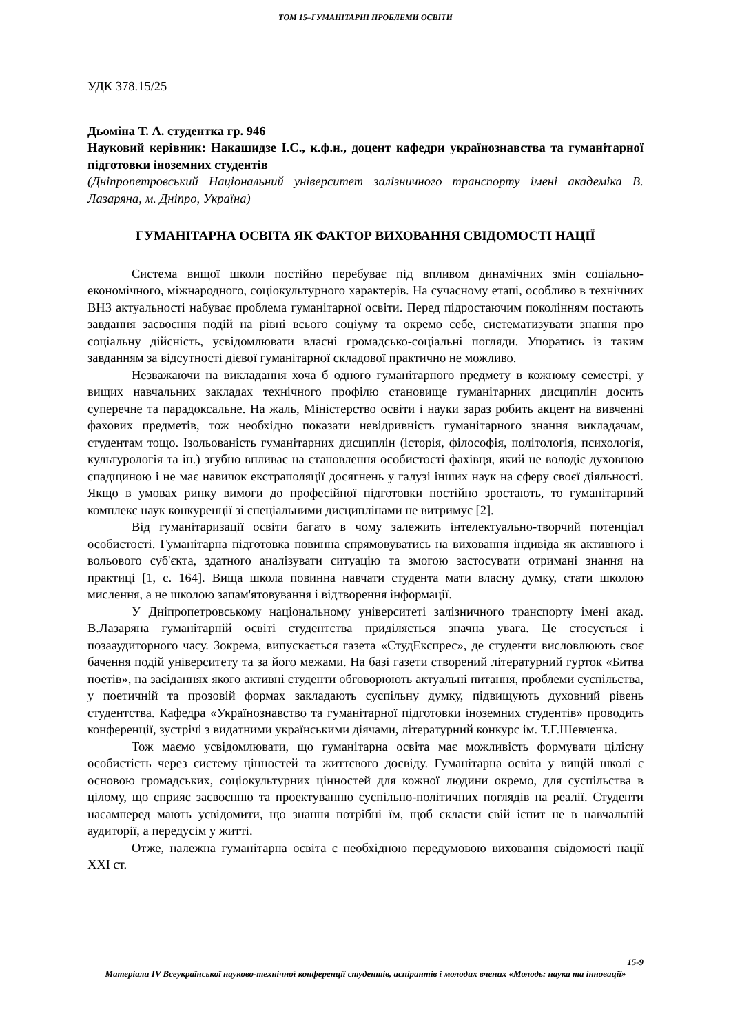ТОМ 15–ГУМАНІТАРНІ ПРОБЛЕМИ ОСВІТИ
УДК 378.15/25
Дьоміна Т. А. студентка гр. 946
Науковий керівник: Накашидзе І.С., к.ф.н., доцент кафедри українознавства та гуманітарної підготовки іноземних студентів
(Дніпропетровський Національний університет залізничного транспорту імені академіка В. Лазаряна, м. Дніпро, Україна)
ГУМАНІТАРНА ОСВІТА ЯК ФАКТОР ВИХОВАННЯ СВІДОМОСТІ НАЦІЇ
Система вищої школи постійно перебуває під впливом динамічних змін соціально-економічного, міжнародного, соціокультурного характерів. На сучасному етапі, особливо в технічних ВНЗ актуальності набуває проблема гуманітарної освіти. Перед підростаючим поколінням постають завдання засвоєння подій на рівні всього соціуму та окремо себе, систематизувати знання про соціальну дійсність, усвідомлювати власні громадсько-соціальні погляди. Упоратись із таким завданням за відсутності дієвої гуманітарної складової практично не можливо.
Незважаючи на викладання хоча б одного гуманітарного предмету в кожному семестрі, у вищих навчальних закладах технічного профілю становище гуманітарних дисциплін досить суперечне та парадоксальне. На жаль, Міністерство освіти і науки зараз робить акцент на вивченні фахових предметів, тож необхідно показати невідривність гуманітарного знання викладачам, студентам тощо. Ізольованість гуманітарних дисциплін (історія, філософія, політологія, психологія, культурологія та ін.) згубно впливає на становлення особистості фахівця, який не володіє духовною спадщиною і не має навичок екстраполяції досягнень у галузі інших наук на сферу своєї діяльності. Якщо в умовах ринку вимоги до професійної підготовки постійно зростають, то гуманітарний комплекс наук конкуренції зі спеціальними дисциплінами не витримує [2].
Від гуманітаризації освіти багато в чому залежить інтелектуально-творчий потенціал особистості. Гуманітарна підготовка повинна спрямовуватись на виховання індивіда як активного і вольового суб'єкта, здатного аналізувати ситуацію та змогою застосувати отримані знання на практиці [1, с. 164]. Вища школа повинна навчати студента мати власну думку, стати школою мислення, а не школою запам'ятовування і відтворення інформації.
У Дніпропетровському національному університеті залізничного транспорту імені акад. В.Лазаряна гуманітарній освіті студентства приділяється значна увага. Це стосується і позааудиторного часу. Зокрема, випускається газета «СтудЕкспрес», де студенти висловлюють своє бачення подій університету та за його межами. На базі газети створений літературний гурток «Битва поетів», на засіданнях якого активні студенти обговорюють актуальні питання, проблеми суспільства, у поетичній та прозовій формах закладають суспільну думку, підвищують духовний рівень студентства. Кафедра «Українознавство та гуманітарної підготовки іноземних студентів» проводить конференції, зустрічі з видатними українськими діячами, літературний конкурс ім. Т.Г.Шевченка.
Тож маємо усвідомлювати, що гуманітарна освіта має можливість формувати цілісну особистість через систему цінностей та життєвого досвіду. Гуманітарна освіта у вищій школі є основою громадських, соціокультурних цінностей для кожної людини окремо, для суспільства в цілому, що сприяє засвоєнню та проектуванню суспільно-політичних поглядів на реалії. Студенти насамперед мають усвідомити, що знання потрібні їм, щоб скласти свій іспит не в навчальній аудиторії, а передусім у житті.
Отже, належна гуманітарна освіта є необхідною передумовою виховання свідомості нації XXI ст.
15-9
Матеріали IV Всеукраїнської науково-технічної конференції студентів, аспірантів і молодих вчених «Молодь: наука та інновації»